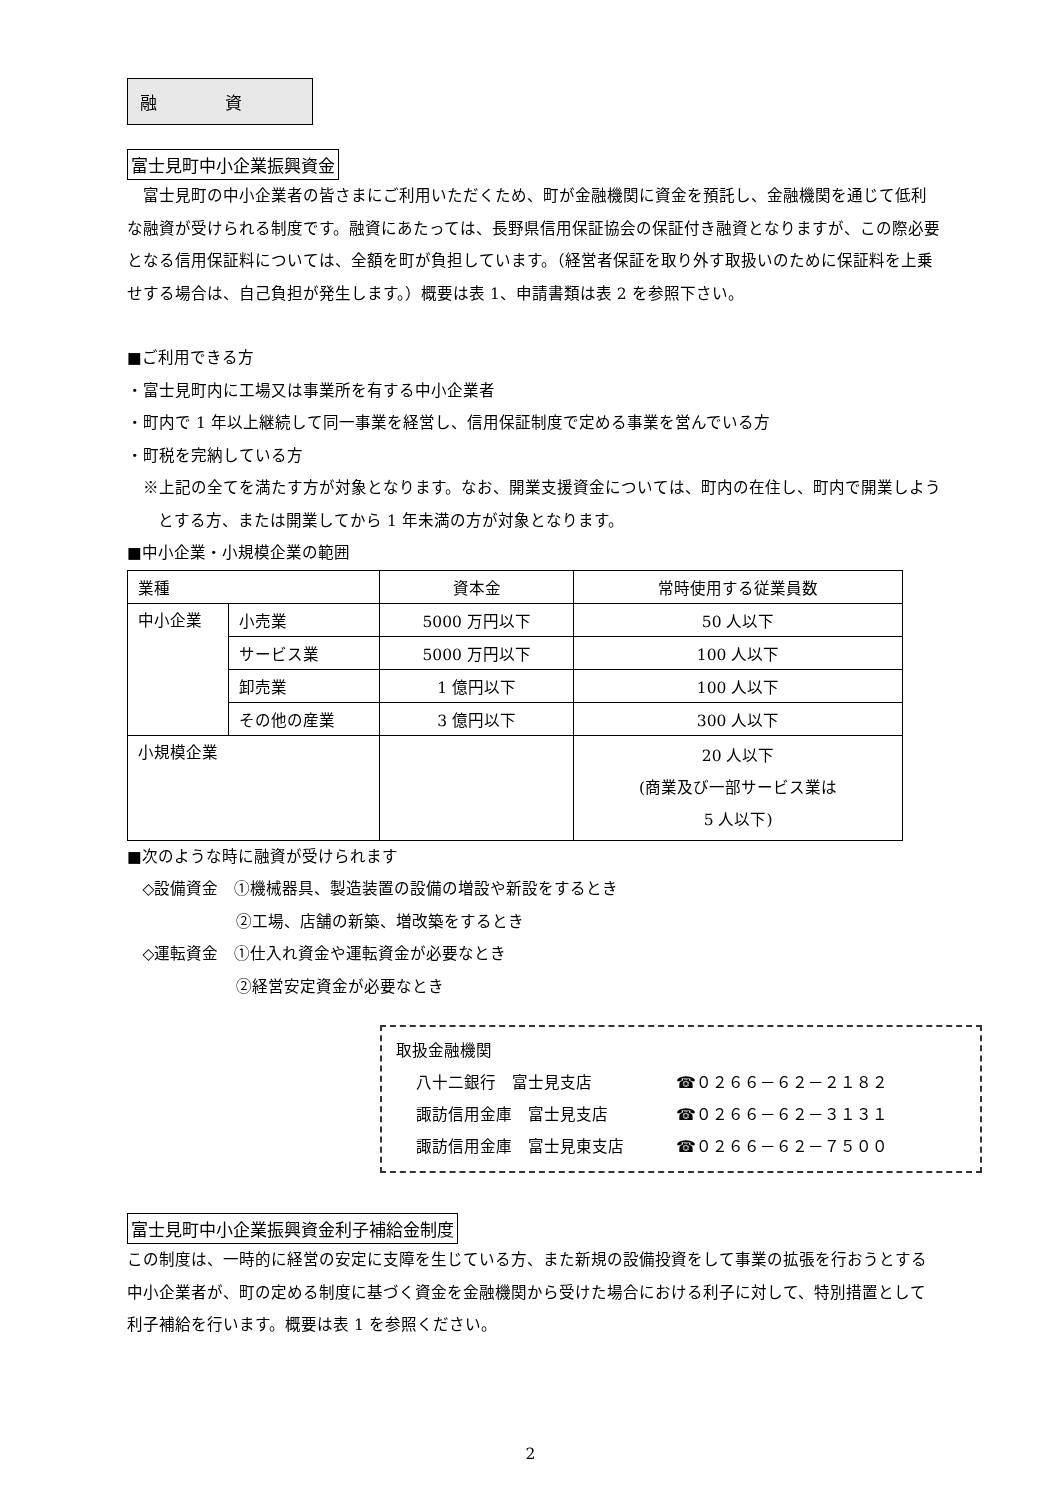融　　　　資
富士見町中小企業振興資金
富士見町の中小企業者の皆さまにご利用いただくため、町が金融機関に資金を預託し、金融機関を通じて低利な融資が受けられる制度です。融資にあたっては、長野県信用保証協会の保証付き融資となりますが、この際必要となる信用保証料については、全額を町が負担しています。（経営者保証を取り外す取扱いのために保証料を上乗せする場合は、自己負担が発生します。）概要は表 1、申請書類は表 2 を参照下さい。
■ご利用できる方
・富士見町内に工場又は事業所を有する中小企業者
・町内で 1 年以上継続して同一事業を経営し、信用保証制度で定める事業を営んでいる方
・町税を完納している方
※上記の全てを満たす方が対象となります。なお、開業支援資金については、町内の在住し、町内で開業しようとする方、または開業してから 1 年未満の方が対象となります。
■中小企業・小規模企業の範囲
| 業種 | | 資本金 | 常時使用する従業員数 |
| 中小企業 | 小売業 | 5000 万円以下 | 50 人以下 |
| | サービス業 | 5000 万円以下 | 100 人以下 |
| | 卸売業 | 1 億円以下 | 100 人以下 |
| | その他の産業 | 3 億円以下 | 300 人以下 |
| 小規模企業 | | | 20 人以下 (商業及び一部サービス業は 5 人以下) |
■次のような時に融資が受けられます
◇設備資金　①機械器具、製造装置の設備の増設や新設をするとき
②工場、店舗の新築、増改築をするとき
◇運転資金　①仕入れ資金や運転資金が必要なとき
②経営安定資金が必要なとき
取扱金融機関
八十二銀行　富士見支店 ☎０２６６－６２－２１８２
諏訪信用金庫　富士見支店 ☎０２６６－６２－３１３１
諏訪信用金庫　富士見東支店 ☎０２６６－６２－７５００
富士見町中小企業振興資金利子補給金制度
この制度は、一時的に経営の安定に支障を生じている方、また新規の設備投資をして事業の拡張を行おうとする中小企業者が、町の定める制度に基づく資金を金融機関から受けた場合における利子に対して、特別措置として利子補給を行います。概要は表 1 を参照ください。
2